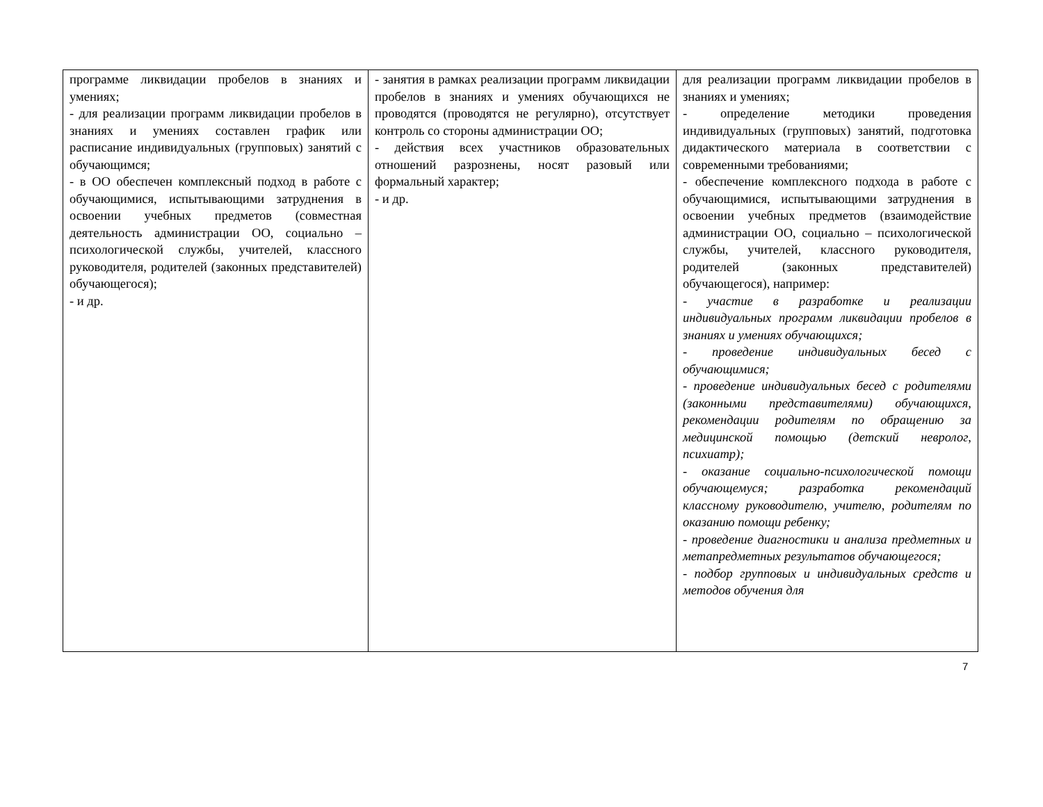| программе ликвидации пробелов в знаниях и умениях; - для реализации программ ликвидации пробелов в знаниях и умениях составлен график или расписание индивидуальных (групповых) занятий с обучающимся; - в ОО обеспечен комплексный подход в работе с обучающимися, испытывающими затруднения в освоении учебных предметов (совместная деятельность администрации ОО, социально – психологической службы, учителей, классного руководителя, родителей (законных представителей) обучающегося); - и др. | - занятия в рамках реализации программ ликвидации пробелов в знаниях и умениях обучающихся не проводятся (проводятся не регулярно), отсутствует контроль со стороны администрации ОО; - действия всех участников образовательных отношений разрознены, носят разовый или формальный характер; - и др. | для реализации программ ликвидации пробелов в знаниях и умениях; - определение методики проведения индивидуальных (групповых) занятий, подготовка дидактического материала в соответствии с современными требованиями; - обеспечение комплексного подхода в работе с обучающимися, испытывающими затруднения в освоении учебных предметов (взаимодействие администрации ОО, социально – психологической службы, учителей, классного руководителя, родителей (законных представителей) обучающегося), например: - участие в разработке и реализации индивидуальных программ ликвидации пробелов в знаниях и умениях обучающихся; - проведение индивидуальных бесед с обучающимися; - проведение индивидуальных бесед с родителями (законными представителями) обучающихся, рекомендации родителям по обращению за медицинской помощью (детский невролог, психиатр); - оказание социально-психологической помощи обучающемуся; разработка рекомендаций классному руководителю, учителю, родителям по оказанию помощи ребенку; - проведение диагностики и анализа предметных и метапредметных результатов обучающегося; - подбор групповых и индивидуальных средств и методов обучения для |
7